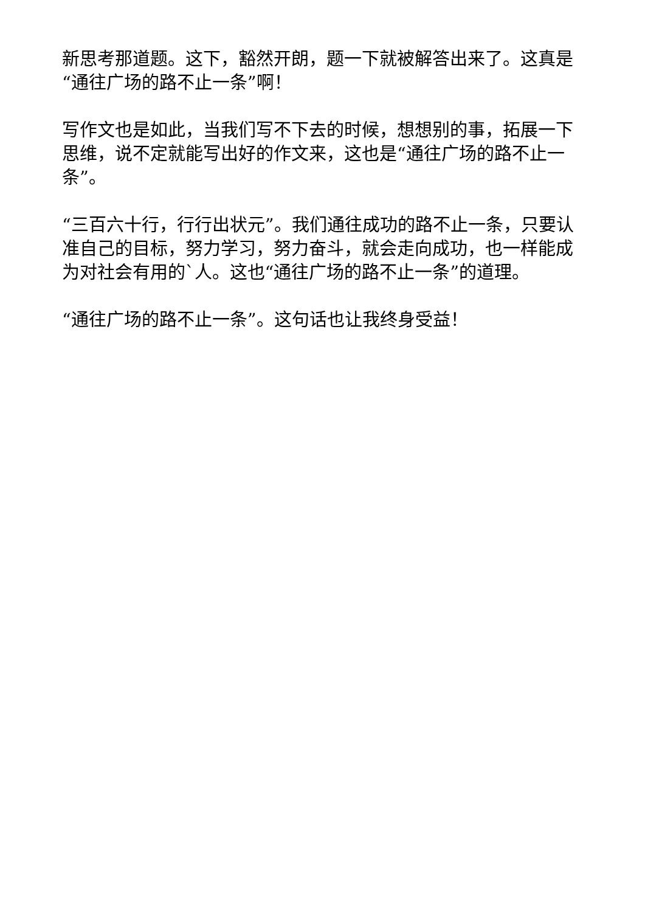新思考那道题。这下，豁然开朗，题一下就被解答出来了。这真是“通往广场的路不止一条”啊！
写作文也是如此，当我们写不下去的时候，想想别的事，拓展一下思维，说不定就能写出好的作文来，这也是“通往广场的路不止一条”。
“三百六十行，行行出状元”。我们通往成功的路不止一条，只要认准自己的目标，努力学习，努力奋斗，就会走向成功，也一样能成为对社会有用的`人。这也“通往广场的路不止一条”的道理。
“通往广场的路不止一条”。这句话也让我终身受益！